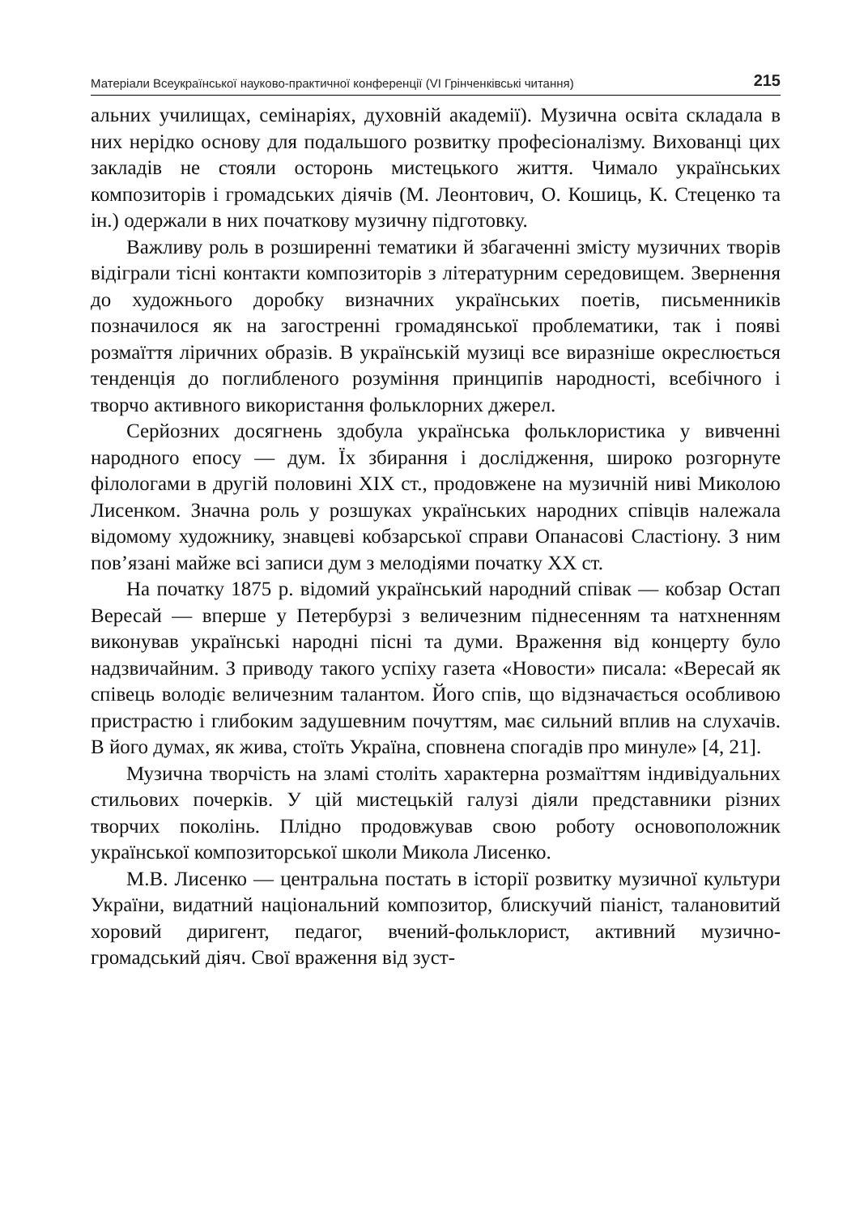Матеріали Всеукраїнської науково-практичної конференції (VI Грінченківські читання) 215
альних училищах, семінаріях, духовній академії). Музична освіта складала в них нерідко основу для подальшого розвитку професіоналізму. Вихованці цих закладів не стояли осторонь мистецького життя. Чимало українських композиторів і громадських діячів (М. Леонтович, О. Кошиць, К. Стеценко та ін.) одержали в них початкову музичну підготовку.
Важливу роль в розширенні тематики й збагаченні змісту музичних творів відіграли тісні контакти композиторів з літературним середовищем. Звернення до художнього доробку визначних українських поетів, письменників позначилося як на загостренні громадянської проблематики, так і появі розмаїття ліричних образів. В українській музиці все виразніше окреслюється тенденція до поглибленого розуміння принципів народності, всебічного і творчо активного використання фольклорних джерел.
Серйозних досягнень здобула українська фольклористика у вивченні народного епосу — дум. Їх збирання і дослідження, широко розгорнуте філологами в другій половині XIX ст., продовжене на музичній ниві Миколою Лисенком. Значна роль у розшуках українських народних співців належала відомому художнику, знавцеві кобзарської справи Опанасові Сластіону. З ним пов’язані майже всі записи дум з мелодіями початку XX ст.
На початку 1875 р. відомий український народний співак — кобзар Остап Вересай — вперше у Петербурзі з величезним піднесенням та натхненням виконував українські народні пісні та думи. Враження від концерту було надзвичайним. З приводу такого успіху газета «Новости» писала: «Вересай як співець володіє величезним талантом. Його спів, що відзначається особливою пристрастю і глибоким задушевним почуттям, має сильний вплив на слухачів. В його думах, як жива, стоїть Україна, сповнена спогадів про минуле» [4, 21].
Музична творчість на зламі століть характерна розмаїттям індивідуальних стильових почерків. У цій мистецькій галузі діяли представники різних творчих поколінь. Плідно продовжував свою роботу основоположник української композиторської школи Микола Лисенко.
М.В. Лисенко — центральна постать в історії розвитку музичної культури України, видатний національний композитор, блискучий піаніст, талановитий хоровий диригент, педагог, вчений-фольклорист, активний музично-громадський діяч. Свої враження від зуст-